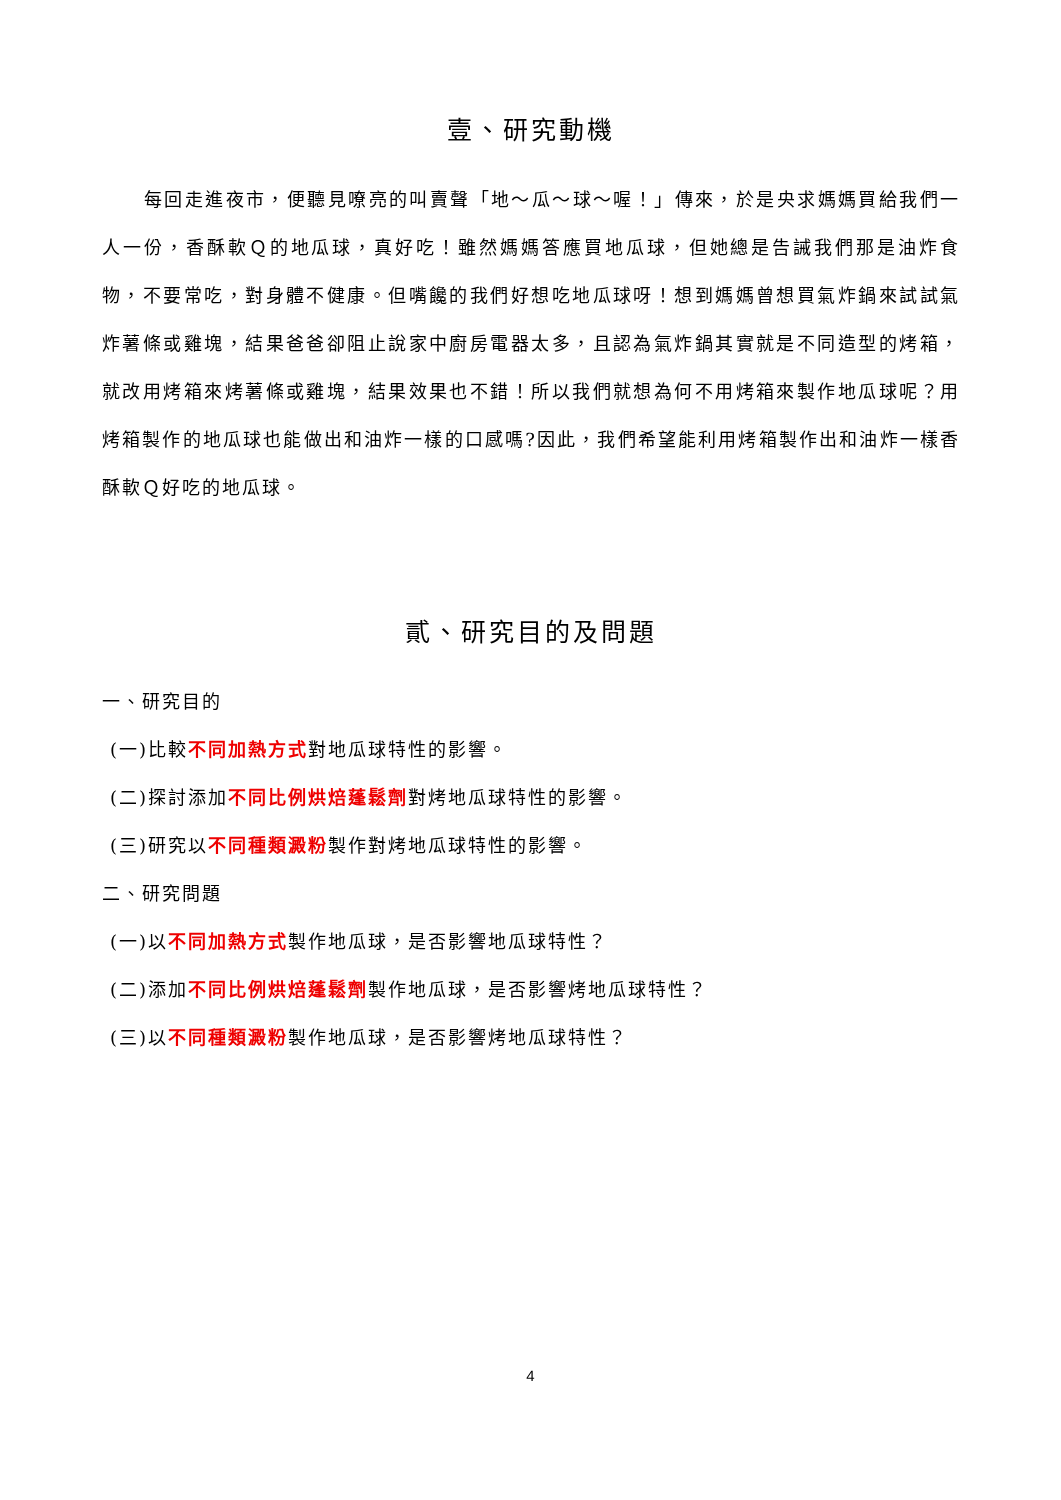壹、研究動機
每回走進夜市，便聽見嘹亮的叫賣聲「地～瓜～球～喔！」傳來，於是央求媽媽買給我們一人一份，香酥軟Ｑ的地瓜球，真好吃！雖然媽媽答應買地瓜球，但她總是告誡我們那是油炸食物，不要常吃，對身體不健康。但嘴饞的我們好想吃地瓜球呀！想到媽媽曾想買氣炸鍋來試試氣炸薯條或雞塊，結果爸爸卻阻止說家中廚房電器太多，且認為氣炸鍋其實就是不同造型的烤箱，就改用烤箱來烤薯條或雞塊，結果效果也不錯！所以我們就想為何不用烤箱來製作地瓜球呢？用烤箱製作的地瓜球也能做出和油炸一樣的口感嗎?因此，我們希望能利用烤箱製作出和油炸一樣香酥軟Ｑ好吃的地瓜球。
貳、研究目的及問題
一、研究目的
(一)比較不同加熱方式對地瓜球特性的影響。
(二)探討添加不同比例烘焙蓬鬆劑對烤地瓜球特性的影響。
(三)研究以不同種類澱粉製作對烤地瓜球特性的影響。
二、研究問題
(一)以不同加熱方式製作地瓜球，是否影響地瓜球特性？
(二)添加不同比例烘焙蓬鬆劑製作地瓜球，是否影響烤地瓜球特性？
(三)以不同種類澱粉製作地瓜球，是否影響烤地瓜球特性？
4